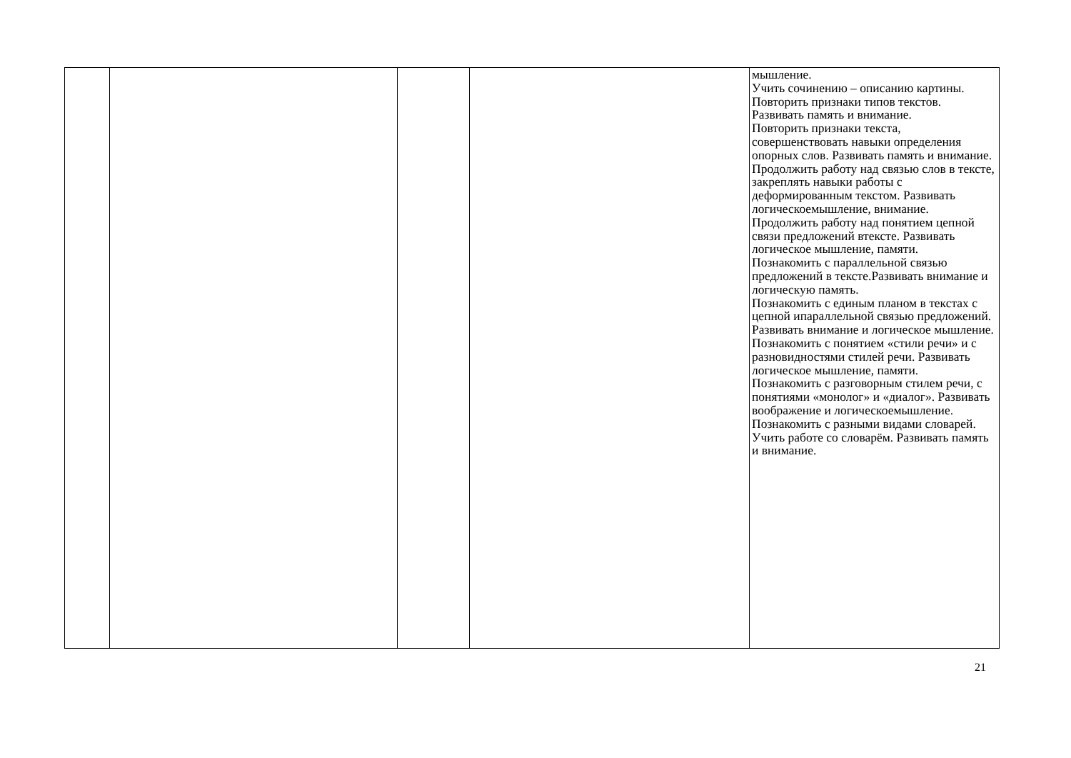| | | | | мышление. Учить сочинению – описанию картины. Повторить признаки типов текстов. Развивать память и внимание. Повторить признаки текста, совершенствовать навыки определения опорных слов. Развивать память и внимание. Продолжить работу над связью слов в тексте, закреплять навыки работы с деформированным текстом. Развивать логическоемышление, внимание. Продолжить работу над понятием цепной связи предложений втексте. Развивать логическое мышление, памяти. Познакомить с параллельной связью предложений в тексте.Развивать внимание и логическую память. Познакомить с единым планом в текстах с цепной ипараллельной связью предложений. Развивать внимание и логическое мышление. Познакомить с понятием «стили речи» и с разновидностями стилей речи. Развивать логическое мышление, памяти. Познакомить с разговорным стилем речи, с понятиями «монолог» и «диалог». Развивать воображение и логическоемышление. Познакомить с разными видами словарей. Учить работе со словарём. Развивать память и внимание. |
21